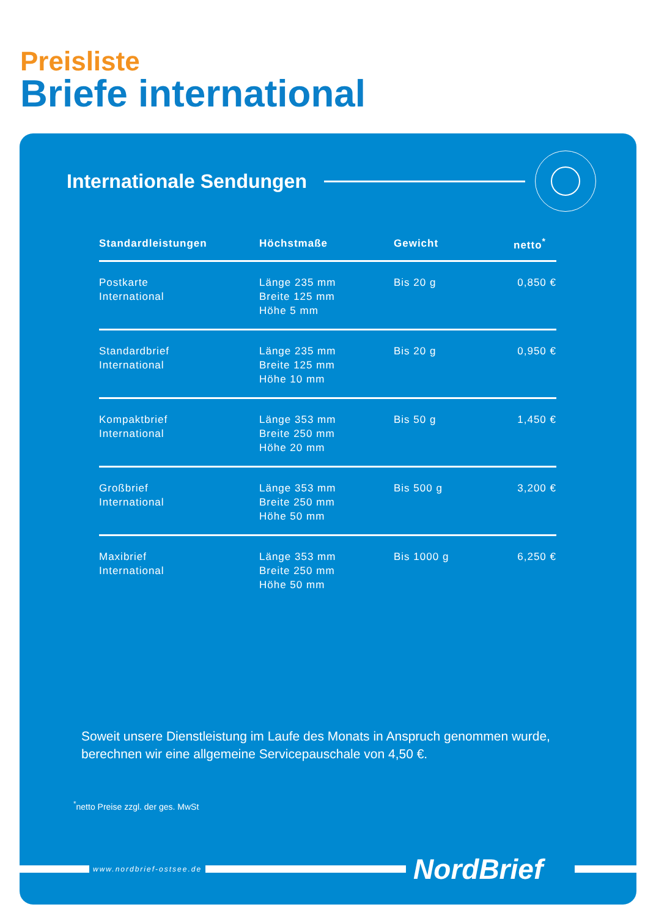Preisliste
Briefe international
Internationale Sendungen
| Standardleistungen | Höchstmaße | Gewicht | netto<sup>*</sup> |
| --- | --- | --- | --- |
| Postkarte International | Länge 235 mm Breite 125 mm Höhe 5 mm | Bis 20 g | 0,850 € |
| Standardbrief International | Länge 235 mm Breite 125 mm Höhe 10 mm | Bis 20 g | 0,950 € |
| Kompaktbrief International | Länge 353 mm Breite 250 mm Höhe 20 mm | Bis 50 g | 1,450 € |
| Großbrief International | Länge 353 mm Breite 250 mm Höhe 50 mm | Bis 500 g | 3,200 € |
| Maxibrief International | Länge 353 mm Breite 250 mm Höhe 50 mm | Bis 1000 g | 6,250 € |
Soweit unsere Dienstleistung im Laufe des Monats in Anspruch genommen wurde,
berechnen wir eine allgemeine Servicepauschale von 4,50 €.
<sup>*</sup> netto Preise zzgl. der ges. MwSt
www.nordbrief-ostsee.de
NordBrief